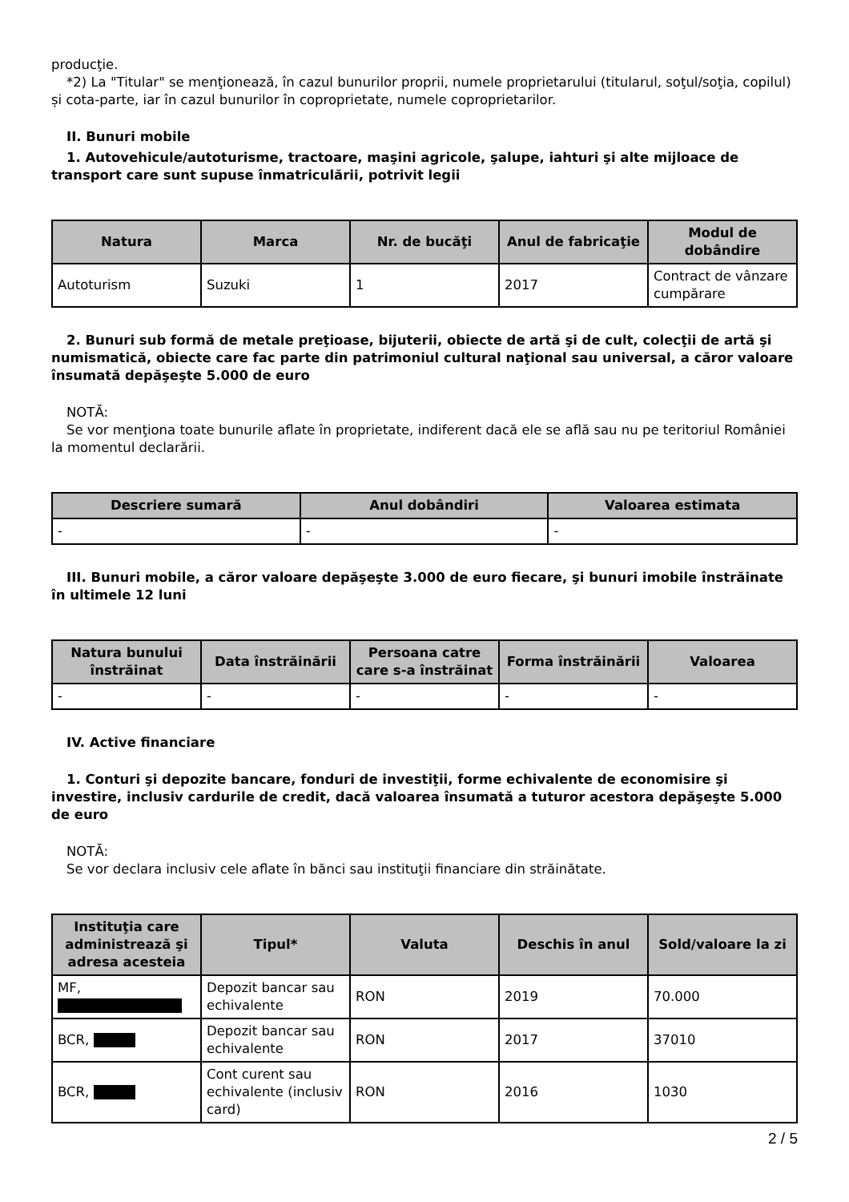producţie.
*2) La "Titular" se menţionează, în cazul bunurilor proprii, numele proprietarului (titularul, soţul/soţia, copilul) și cota-parte, iar în cazul bunurilor în coproprietate, numele coproprietarilor.
II. Bunuri mobile
1. Autovehicule/autoturisme, tractoare, maşini agricole, şalupe, iahturi şi alte mijloace de transport care sunt supuse înmatriculării, potrivit legii
| Natura | Marca | Nr. de bucăţi | Anul de fabricaţie | Modul de dobândire |
| --- | --- | --- | --- | --- |
| Autoturism | Suzuki | 1 | 2017 | Contract de vânzare cumpărare |
2. Bunuri sub formă de metale preţioase, bijuterii, obiecte de artă şi de cult, colecţii de artă şi numismatică, obiecte care fac parte din patrimoniul cultural naţional sau universal, a căror valoare însumată depăşeşte 5.000 de euro
NOTĂ:
Se vor menţiona toate bunurile aflate în proprietate, indiferent dacă ele se află sau nu pe teritoriul României la momentul declarării.
| Descriere sumară | Anul dobândiri | Valoarea estimata |
| --- | --- | --- |
| - | - | - |
III. Bunuri mobile, a căror valoare depăşeşte 3.000 de euro fiecare, şi bunuri imobile înstrăinate în ultimele 12 luni
| Natura bunului înstrăinat | Data înstrăinării | Persoana catre care s-a înstrăinat | Forma înstrăinării | Valoarea |
| --- | --- | --- | --- | --- |
| - | - | - | - | - |
IV. Active financiare
1. Conturi şi depozite bancare, fonduri de investiţii, forme echivalente de economisire şi investire, inclusiv cardurile de credit, dacă valoarea însumată a tuturor acestora depăşeşte 5.000 de euro
NOTĂ:
Se vor declara inclusiv cele aflate în bănci sau instituţii financiare din străinătate.
| Instituţia care administrează şi adresa acesteia | Tipul* | Valuta | Deschis în anul | Sold/valoare la zi |
| --- | --- | --- | --- | --- |
| MF, | Depozit bancar sau echivalente | RON | 2019 | 70.000 |
| BCR, | Depozit bancar sau echivalente | RON | 2017 | 37010 |
| BCR, | Cont curent sau echivalente (inclusiv card) | RON | 2016 | 1030 |
2 / 5